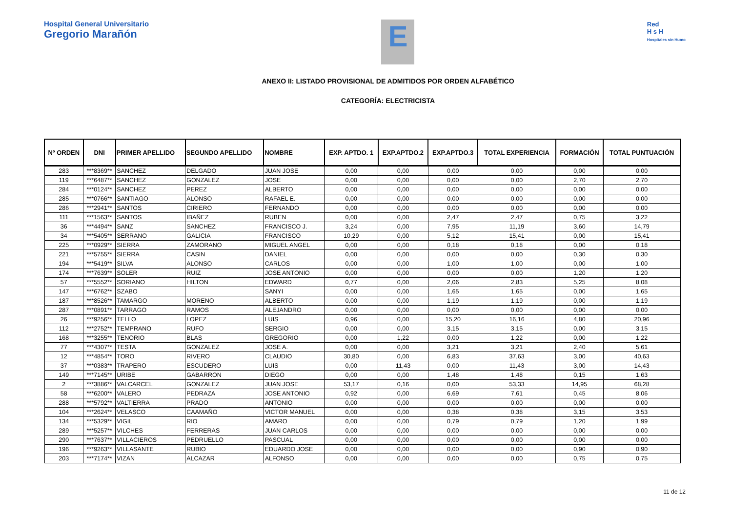Hospital General Universitario
Gregorio Marañón
E
Red
H s H
Hospitales sin Humo
ANEXO II: LISTADO PROVISIONAL DE ADMITIDOS POR ORDEN ALFABÉTICO
CATEGORÍA: ELECTRICISTA
| Nº ORDEN | DNI | PRIMER APELLIDO | SEGUNDO APELLIDO | NOMBRE | EXP. APTDO. 1 | EXP.APTDO.2 | EXP.APTDO.3 | TOTAL EXPERIENCIA | FORMACIÓN | TOTAL PUNTUACIÓN |
| --- | --- | --- | --- | --- | --- | --- | --- | --- | --- | --- |
| 283 | ***8369** | SANCHEZ | DELGADO | JUAN JOSE | 0,00 | 0,00 | 0,00 | 0,00 | 0,00 | 0,00 |
| 119 | ***6487** | SANCHEZ | GONZALEZ | JOSE | 0,00 | 0,00 | 0,00 | 0,00 | 2,70 | 2,70 |
| 284 | ***0124** | SANCHEZ | PEREZ | ALBERTO | 0,00 | 0,00 | 0,00 | 0,00 | 0,00 | 0,00 |
| 285 | ***0766** | SANTIAGO | ALONSO | RAFAEL E. | 0,00 | 0,00 | 0,00 | 0,00 | 0,00 | 0,00 |
| 286 | ***2941** | SANTOS | CIRIERO | FERNANDO | 0,00 | 0,00 | 0,00 | 0,00 | 0,00 | 0,00 |
| 111 | ***1563** | SANTOS | IBAÑEZ | RUBEN | 0,00 | 0,00 | 2,47 | 2,47 | 0,75 | 3,22 |
| 36 | ***4494** | SANZ | SANCHEZ | FRANCISCO J. | 3,24 | 0,00 | 7,95 | 11,19 | 3,60 | 14,79 |
| 34 | ***5405** | SERRANO | GALICIA | FRANCISCO | 10,29 | 0,00 | 5,12 | 15,41 | 0,00 | 15,41 |
| 225 | ***0929** | SIERRA | ZAMORANO | MIGUEL ANGEL | 0,00 | 0,00 | 0,18 | 0,18 | 0,00 | 0,18 |
| 221 | ***5755** | SIERRA | CASIN | DANIEL | 0,00 | 0,00 | 0,00 | 0,00 | 0,30 | 0,30 |
| 194 | ***5419** | SILVA | ALONSO | CARLOS | 0,00 | 0,00 | 1,00 | 1,00 | 0,00 | 1,00 |
| 174 | ***7639** | SOLER | RUIZ | JOSE ANTONIO | 0,00 | 0,00 | 0,00 | 0,00 | 1,20 | 1,20 |
| 57 | ***5552** | SORIANO | HILTON | EDWARD | 0,77 | 0,00 | 2,06 | 2,83 | 5,25 | 8,08 |
| 147 | ***6762** | SZABO | | SANYI | 0,00 | 0,00 | 1,65 | 1,65 | 0,00 | 1,65 |
| 187 | ***8526** | TAMARGO | MORENO | ALBERTO | 0,00 | 0,00 | 1,19 | 1,19 | 0,00 | 1,19 |
| 287 | ***0891** | TARRAGO | RAMOS | ALEJANDRO | 0,00 | 0,00 | 0,00 | 0,00 | 0,00 | 0,00 |
| 26 | ***9256** | TELLO | LOPEZ | LUIS | 0,96 | 0,00 | 15,20 | 16,16 | 4,80 | 20,96 |
| 112 | ***2752** | TEMPRANO | RUFO | SERGIO | 0,00 | 0,00 | 3,15 | 3,15 | 0,00 | 3,15 |
| 168 | ***3255** | TENORIO | BLAS | GREGORIO | 0,00 | 1,22 | 0,00 | 1,22 | 0,00 | 1,22 |
| 77 | ***4307** | TESTA | GONZALEZ | JOSE A. | 0,00 | 0,00 | 3,21 | 3,21 | 2,40 | 5,61 |
| 12 | ***4854** | TORO | RIVERO | CLAUDIO | 30,80 | 0,00 | 6,83 | 37,63 | 3,00 | 40,63 |
| 37 | ***0383** | TRAPERO | ESCUDERO | LUIS | 0,00 | 11,43 | 0,00 | 11,43 | 3,00 | 14,43 |
| 149 | ***7145** | URIBE | GABARRON | DIEGO | 0,00 | 0,00 | 1,48 | 1,48 | 0,15 | 1,63 |
| 2 | ***3886** | VALCARCEL | GONZALEZ | JUAN JOSE | 53,17 | 0,16 | 0,00 | 53,33 | 14,95 | 68,28 |
| 58 | ***6200** | VALERO | PEDRAZA | JOSE ANTONIO | 0,92 | 0,00 | 6,69 | 7,61 | 0,45 | 8,06 |
| 288 | ***5792** | VALTIERRA | PRADO | ANTONIO | 0,00 | 0,00 | 0,00 | 0,00 | 0,00 | 0,00 |
| 104 | ***2624** | VELASCO | CAAMAÑO | VICTOR MANUEL | 0,00 | 0,00 | 0,38 | 0,38 | 3,15 | 3,53 |
| 134 | ***5329** | VIGIL | RIO | AMARO | 0,00 | 0,00 | 0,79 | 0,79 | 1,20 | 1,99 |
| 289 | ***5257** | VILCHES | FERRERAS | JUAN CARLOS | 0,00 | 0,00 | 0,00 | 0,00 | 0,00 | 0,00 |
| 290 | ***7637** | VILLACIEROS | PEDRUELLO | PASCUAL | 0,00 | 0,00 | 0,00 | 0,00 | 0,00 | 0,00 |
| 196 | ***9263** | VILLASANTE | RUBIO | EDUARDO JOSE | 0,00 | 0,00 | 0,00 | 0,00 | 0,90 | 0,90 |
| 203 | ***7174** | VIZAN | ALCAZAR | ALFONSO | 0,00 | 0,00 | 0,00 | 0,00 | 0,75 | 0,75 |
11 de 12